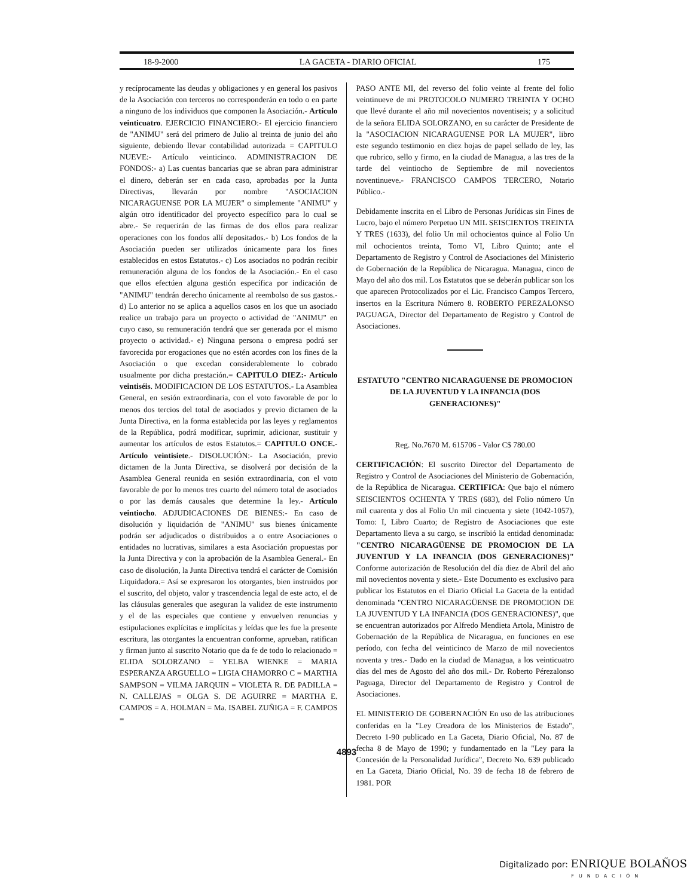18-9-2000 LA GACETA - DIARIO OFICIAL 175
y recíprocamente las deudas y obligaciones y en general los pasivos de la Asociación con terceros no corresponderán en todo o en parte a ninguno de los individuos que componen la Asociación.- Artículo veinticuatro. EJERCICIO FINANCIERO:- El ejercicio financiero de "ANIMU" será del primero de Julio al treinta de junio del año siguiente, debiendo llevar contabilidad autorizada = CAPITULO NUEVE:- Artículo veinticinco. ADMINISTRACION DE FONDOS:- a) Las cuentas bancarias que se abran para administrar el dinero, deberán ser en cada caso, aprobadas por la Junta Directivas, llevarán por nombre "ASOCIACION NICARAGUENSE POR LA MUJER" o simplemente "ANIMU" y algún otro identificador del proyecto específico para lo cual se abre.- Se requerirán de las firmas de dos ellos para realizar operaciones con los fondos allí depositados.- b) Los fondos de la Asociación pueden ser utilizados únicamente para los fines establecidos en estos Estatutos.- c) Los asociados no podrán recibir remuneración alguna de los fondos de la Asociación.- En el caso que ellos efectúen alguna gestión específica por indicación de "ANIMU" tendrán derecho únicamente al reembolso de sus gastos.- d) Lo anterior no se aplica a aquellos casos en los que un asociado realice un trabajo para un proyecto o actividad de "ANIMU" en cuyo caso, su remuneración tendrá que ser generada por el mismo proyecto o actividad.- e) Ninguna persona o empresa podrá ser favorecida por erogaciones que no estén acordes con los fines de la Asociación o que excedan considerablemente lo cobrado usualmente por dicha prestación.= CAPITULO DIEZ:- Artículo veintiséis. MODIFICACION DE LOS ESTATUTOS.- La Asamblea General, en sesión extraordinaria, con el voto favorable de por lo menos dos tercios del total de asociados y previo dictamen de la Junta Directiva, en la forma establecida por las leyes y reglamentos de la República, podrá modificar, suprimir, adicionar, sustituir y aumentar los artículos de estos Estatutos.= CAPITULO ONCE.- Artículo veintisiete.- DISOLUCIÓN:- La Asociación, previo dictamen de la Junta Directiva, se disolverá por decisión de la Asamblea General reunida en sesión extraordinaria, con el voto favorable de por lo menos tres cuarto del número total de asociados o por las demás causales que determine la ley.- Artículo veintiocho. ADJUDICACIONES DE BIENES:- En caso de disolución y liquidación de "ANIMU" sus bienes únicamente podrán ser adjudicados o distribuidos a o entre Asociaciones o entidades no lucrativas, similares a esta Asociación propuestas por la Junta Directiva y con la aprobación de la Asamblea General.- En caso de disolución, la Junta Directiva tendrá el carácter de Comisión Liquidadora.= Así se expresaron los otorgantes, bien instruidos por el suscrito, del objeto, valor y trascendencia legal de este acto, el de las cláusulas generales que aseguran la validez de este instrumento y el de las especiales que contiene y envuelven renuncias y estipulaciones explícitas e implícitas y leídas que les fue la presente escritura, las otorgantes la encuentran conforme, aprueban, ratifican y firman junto al suscrito Notario que da fe de todo lo relacionado = ELIDA SOLORZANO = YELBA WIENKE = MARIA ESPERANZA ARGUELLO = LIGIA CHAMORRO C = MARTHA SAMPSON = VILMA JARQUIN = VIOLETA R. DE PADILLA = N. CALLEJAS = OLGA S. DE AGUIRRE = MARTHA E. CAMPOS = A. HOLMAN = Ma. ISABEL ZUÑIGA = F. CAMPOS =
PASO ANTE MI, del reverso del folio veinte al frente del folio veintinueve de mi PROTOCOLO NUMERO TREINTA Y OCHO que llevé durante el año mil novecientos noventiseis; y a solicitud de la señora ELIDA SOLORZANO, en su carácter de Presidente de la "ASOCIACION NICARAGUENSE POR LA MUJER", libro este segundo testimonio en diez hojas de papel sellado de ley, las que rubrico, sello y firmo, en la ciudad de Managua, a las tres de la tarde del veintiocho de Septiembre de mil novecientos noventinueve.- FRANCISCO CAMPOS TERCERO, Notario Público.-
Debidamente inscrita en el Libro de Personas Jurídicas sin Fines de Lucro, bajo el número Perpetuo UN MIL SEISCIENTOS TREINTA Y TRES (1633), del folio Un mil ochocientos quince al Folio Un mil ochocientos treinta, Tomo VI, Libro Quinto; ante el Departamento de Registro y Control de Asociaciones del Ministerio de Gobernación de la República de Nicaragua. Managua, cinco de Mayo del año dos mil. Los Estatutos que se deberán publicar son los que aparecen Protocolizados por el Lic. Francisco Campos Tercero, insertos en la Escritura Número 8. ROBERTO PEREZALONSO PAGUAGA, Director del Departamento de Registro y Control de Asociaciones.
ESTATUTO "CENTRO NICARAGUENSE DE PROMOCION DE LA JUVENTUD Y LA INFANCIA (DOS GENERACIONES)"
Reg. No.7670 M. 615706 - Valor C$ 780.00
CERTIFICACIÓN: El suscrito Director del Departamento de Registro y Control de Asociaciones del Ministerio de Gobernación, de la República de Nicaragua. CERTIFICA: Que bajo el número SEISCIENTOS OCHENTA Y TRES (683), del Folio número Un mil cuarenta y dos al Folio Un mil cincuenta y siete (1042-1057), Tomo: I, Libro Cuarto; de Registro de Asociaciones que este Departamento lleva a su cargo, se inscribió la entidad denominada: "CENTRO NICARAGÜENSE DE PROMOCION DE LA JUVENTUD Y LA INFANCIA (DOS GENERACIONES)" Conforme autorización de Resolución del día diez de Abril del año mil novecientos noventa y siete.- Este Documento es exclusivo para publicar los Estatutos en el Diario Oficial La Gaceta de la entidad denominada "CENTRO NICARAGÜENSE DE PROMOCION DE LA JUVENTUD Y LA INFANCIA (DOS GENERACIONES)", que se encuentran autorizados por Alfredo Mendieta Artola, Ministro de Gobernación de la República de Nicaragua, en funciones en ese período, con fecha del veinticinco de Marzo de mil novecientos noventa y tres.- Dado en la ciudad de Managua, a los veinticuatro días del mes de Agosto del año dos mil.- Dr. Roberto Pérezalonso Paguaga, Director del Departamento de Registro y Control de Asociaciones.
EL MINISTERIO DE GOBERNACIÓN En uso de las atribuciones conferidas en la "Ley Creadora de los Ministerios de Estado", Decreto 1-90 publicado en La Gaceta, Diario Oficial, No. 87 de fecha 8 de Mayo de 1990; y fundamentado en la "Ley para la Concesión de la Personalidad Jurídica", Decreto No. 639 publicado en La Gaceta, Diario Oficial, No. 39 de fecha 18 de febrero de 1981. POR
4893
Digitalizado por: ENRIQUE BOLAÑOS
FUNDACIÓN